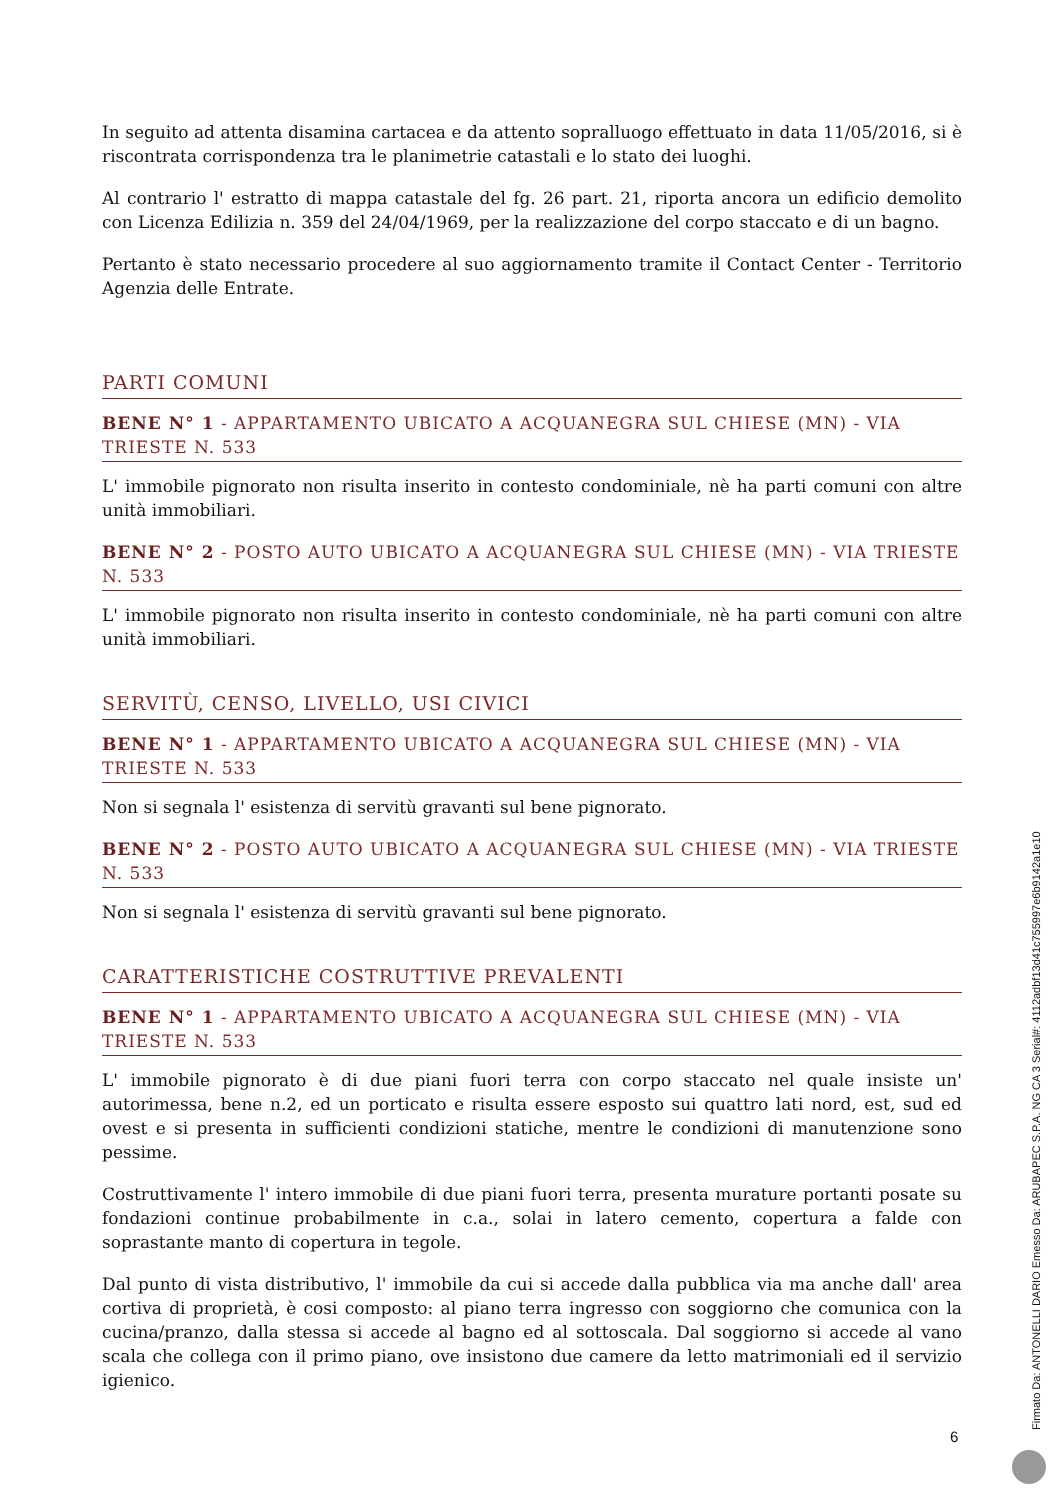In seguito ad attenta disamina cartacea e da attento sopralluogo effettuato in data 11/05/2016, si è riscontrata corrispondenza tra le planimetrie catastali e lo stato dei luoghi.
Al contrario l' estratto di mappa catastale del fg. 26 part. 21, riporta ancora un edificio demolito con Licenza Edilizia n. 359 del 24/04/1969, per la realizzazione del corpo staccato e di un bagno.
Pertanto è stato necessario procedere al suo aggiornamento tramite il Contact Center - Territorio Agenzia delle Entrate.
PARTI COMUNI
BENE N° 1 - APPARTAMENTO UBICATO A ACQUANEGRA SUL CHIESE (MN) - VIA TRIESTE N. 533
L' immobile pignorato non risulta inserito in contesto condominiale, nè ha parti comuni con altre unità immobiliari.
BENE N° 2 - POSTO AUTO UBICATO A ACQUANEGRA SUL CHIESE (MN) - VIA TRIESTE N. 533
L' immobile pignorato non risulta inserito in contesto condominiale, nè ha parti comuni con altre unità immobiliari.
SERVITÙ, CENSO, LIVELLO, USI CIVICI
BENE N° 1 - APPARTAMENTO UBICATO A ACQUANEGRA SUL CHIESE (MN) - VIA TRIESTE N. 533
Non si segnala l' esistenza di servitù gravanti sul bene pignorato.
BENE N° 2 - POSTO AUTO UBICATO A ACQUANEGRA SUL CHIESE (MN) - VIA TRIESTE N. 533
Non si segnala l' esistenza di servitù gravanti sul bene pignorato.
CARATTERISTICHE COSTRUTTIVE PREVALENTI
BENE N° 1 - APPARTAMENTO UBICATO A ACQUANEGRA SUL CHIESE (MN) - VIA TRIESTE N. 533
L' immobile pignorato è di due piani fuori terra con corpo staccato nel quale insiste un' autorimessa, bene n.2, ed un porticato e risulta essere esposto sui quattro lati nord, est, sud ed ovest e si presenta in sufficienti condizioni statiche, mentre le condizioni di manutenzione sono pessime.
Costruttivamente l' intero immobile di due piani fuori terra, presenta murature portanti posate su fondazioni continue probabilmente in c.a., solai in latero cemento, copertura a falde con soprastante manto di copertura in tegole.
Dal punto di vista distributivo, l' immobile da cui si accede dalla pubblica via ma anche dall' area cortiva di proprietà, è cosi composto: al piano terra ingresso con soggiorno che comunica con la cucina/pranzo, dalla stessa si accede al bagno ed al sottoscala. Dal soggiorno si accede al vano scala che collega con il primo piano, ove insistono due camere da letto matrimoniali ed il servizio igienico.
6 Firmato Da: ANTONELLI DARIO Emesso Da: ARUBAPEC S.P.A. NG CA 3 Serial#: 4112adbf13d41c755997e6b9142a1e10